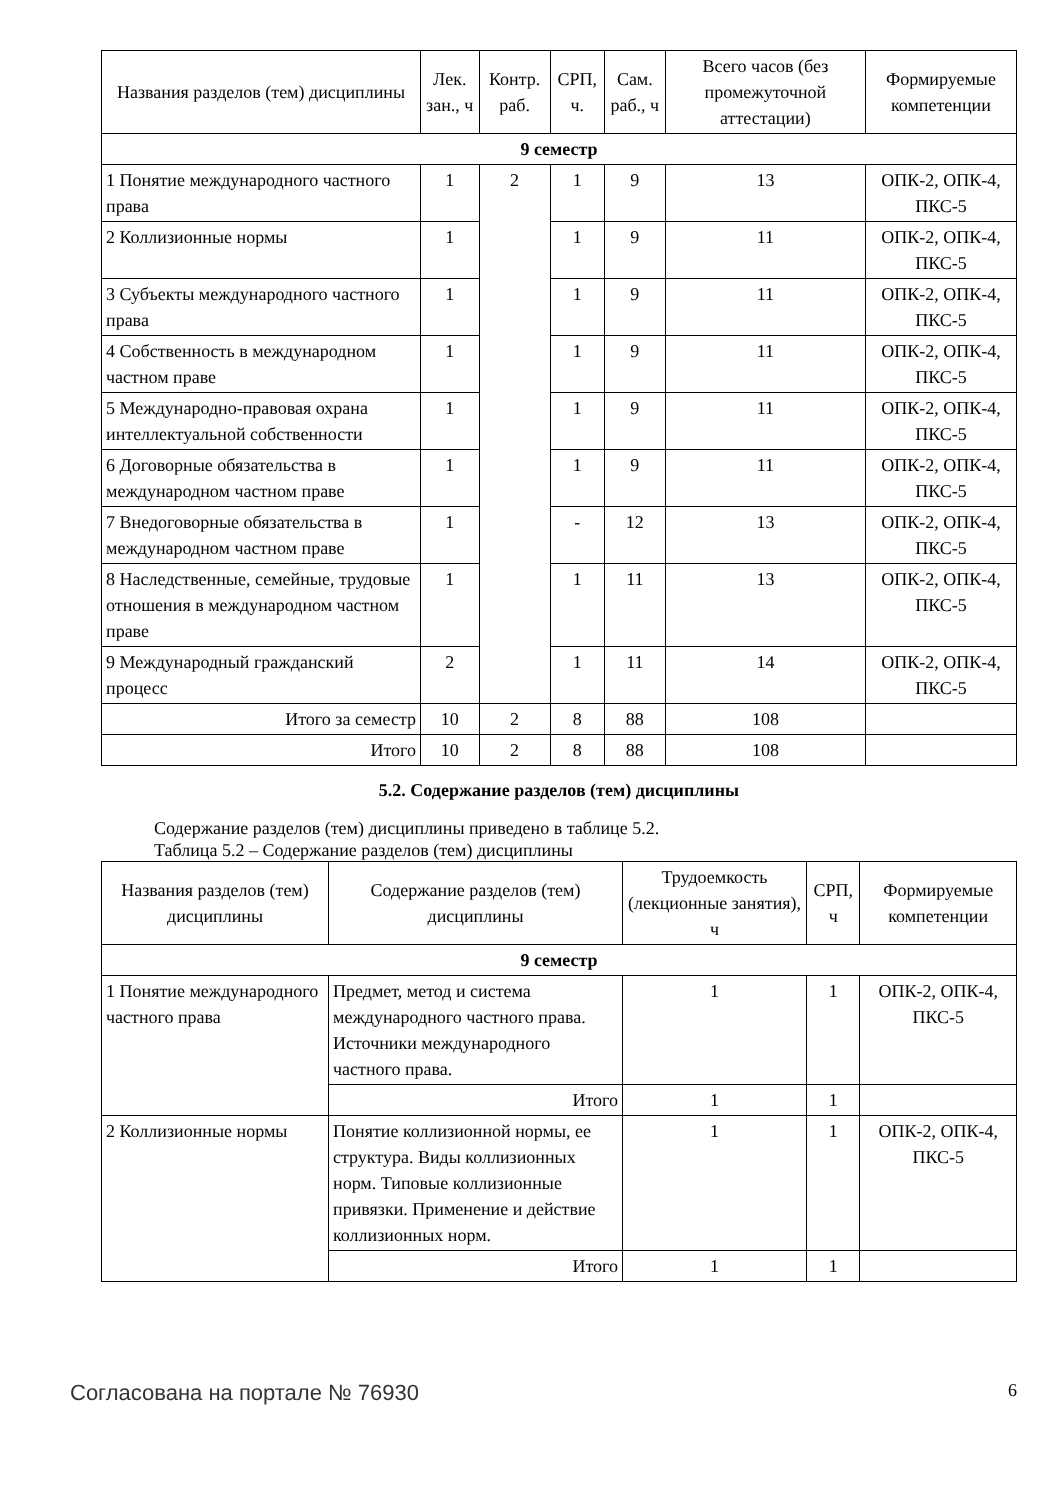| Названия разделов (тем) дисциплины | Лек. зан., ч | Контр. раб. | СРП, ч. | Сам. раб., ч | Всего часов (без промежуточной аттестации) | Формируемые компетенции |
| --- | --- | --- | --- | --- | --- | --- |
| 9 семестр | | | | | | |
| 1 Понятие международного частного права | 1 | 2 | 1 | 9 | 13 | ОПК-2, ОПК-4, ПКС-5 |
| 2 Коллизионные нормы | 1 | | 1 | 9 | 11 | ОПК-2, ОПК-4, ПКС-5 |
| 3 Субъекты международного частного права | 1 | | 1 | 9 | 11 | ОПК-2, ОПК-4, ПКС-5 |
| 4 Собственность в международном частном праве | 1 | | 1 | 9 | 11 | ОПК-2, ОПК-4, ПКС-5 |
| 5 Международно-правовая охрана интеллектуальной собственности | 1 | | 1 | 9 | 11 | ОПК-2, ОПК-4, ПКС-5 |
| 6 Договорные обязательства в международном частном праве | 1 | | 1 | 9 | 11 | ОПК-2, ОПК-4, ПКС-5 |
| 7 Внедоговорные обязательства в международном частном праве | 1 | | - | 12 | 13 | ОПК-2, ОПК-4, ПКС-5 |
| 8 Наследственные, семейные, трудовые отношения в международном частном праве | 1 | | 1 | 11 | 13 | ОПК-2, ОПК-4, ПКС-5 |
| 9 Международный гражданский процесс | 2 | | 1 | 11 | 14 | ОПК-2, ОПК-4, ПКС-5 |
| Итого за семестр | 10 | 2 | 8 | 88 | 108 | |
| Итого | 10 | 2 | 8 | 88 | 108 | |
5.2. Содержание разделов (тем) дисциплины
Содержание разделов (тем) дисциплины приведено в таблице 5.2.
Таблица 5.2 – Содержание разделов (тем) дисциплины
| Названия разделов (тем) дисциплины | Содержание разделов (тем) дисциплины | Трудоемкость (лекционные занятия), ч | СРП, ч | Формируемые компетенции |
| --- | --- | --- | --- | --- |
| 9 семестр | | | | |
| 1 Понятие международного частного права | Предмет, метод и система международного частного права. Источники международного частного права. | 1 | 1 | ОПК-2, ОПК-4, ПКС-5 |
| | Итого | 1 | 1 | |
| 2 Коллизионные нормы | Понятие коллизионной нормы, ее структура. Виды коллизионных норм. Типовые коллизионные привязки. Применение и действие коллизионных норм. | 1 | 1 | ОПК-2, ОПК-4, ПКС-5 |
| | Итого | 1 | 1 | |
Согласована на портале № 76930 6